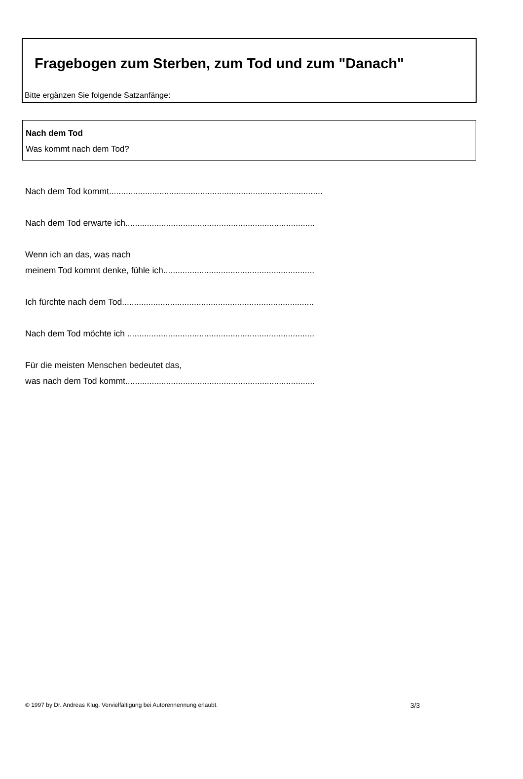Fragebogen zum Sterben, zum Tod und zum "Danach"
Bitte ergänzen Sie folgende Satzanfänge:
Nach dem Tod
Was kommt nach dem Tod?
Nach dem Tod kommt.........................................................................................
Nach dem Tod erwarte ich...............................................................................
Wenn ich an das, was nach
meinem Tod kommt denke, fühle ich...............................................................
Ich fürchte nach dem Tod................................................................................
Nach dem Tod möchte ich ..............................................................................
Für die meisten Menschen bedeutet das,
was nach dem Tod kommt...............................................................................
© 1997 by Dr. Andreas Klug. Vervielfältigung bei Autorennennung erlaubt. 3/3